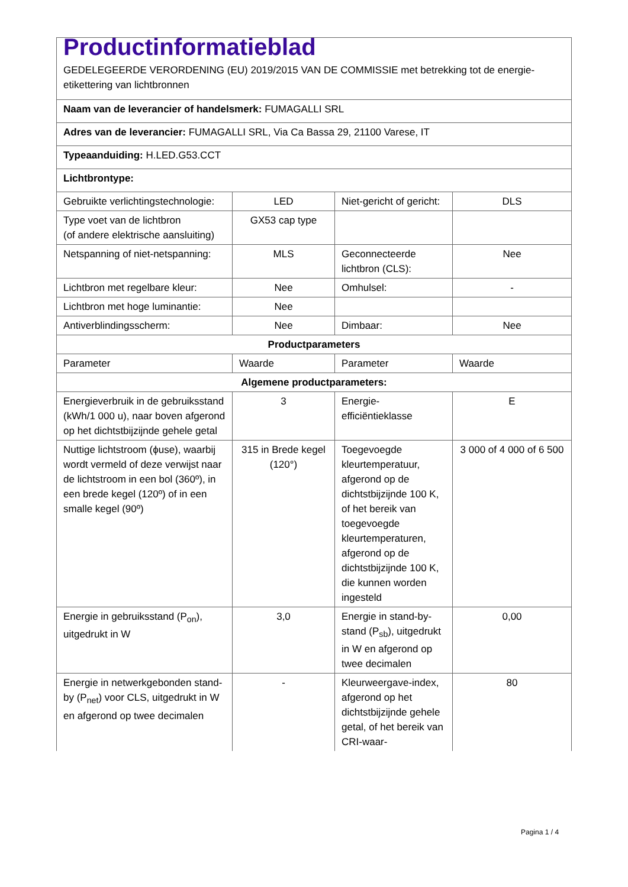| Productinformatieblad GEDELEGEERDE VERORDENING (EU) 2019/2015 VAN DE COMMISSIE met betrekking tot de energie-etikettering van lichtbronnen | | | |
| Naam van de leverancier of handelsmerk: FUMAGALLI SRL | | | |
| Adres van de leverancier: FUMAGALLI SRL, Via Ca Bassa 29, 21100 Varese, IT | | | |
| Typeaanduiding: H.LED.G53.CCT | | | |
| Lichtbrontype: | | | |
| Gebruikte verlichtingstechnologie: | LED | Niet-gericht of gericht: | DLS |
| Type voet van de lichtbron (of andere elektrische aansluiting) | GX53 cap type | | |
| Netspanning of niet-netspanning: | MLS | Geconnecteerde lichtbron (CLS): | Nee |
| Lichtbron met regelbare kleur: | Nee | Omhulsel: | - |
| Lichtbron met hoge luminantie: | Nee | | |
| Antiverblindingsscherm: | Nee | Dimbaar: | Nee |
| Productparameters | | | |
| Parameter | Waarde | Parameter | Waarde |
| Algemene productparameters: | | | |
| Energieverbruik in de gebruiksstand (kWh/1 000 u), naar boven afgerond op het dichtstbijzijnde gehele getal | 3 | Energie-efficiëntieklasse | E |
| Nuttige lichtstroom (ϕuse), waarbij wordt vermeld of deze verwijst naar de lichtstroom in een bol (360º), in een brede kegel (120º) of in een smalle kegel (90º) | 315 in Brede kegel (120°) | Toegevoegde kleurtemperatuur, afgerond op de dichtstbijzijnde 100 K, of het bereik van toegevoegde kleurtemperaturen, afgerond op de dichtstbijzijnde 100 K, die kunnen worden ingesteld | 3 000 of 4 000 of 6 500 |
| Energie in gebruiksstand (P<sub>on</sub>), uitgedrukt in W | 3,0 | Energie in stand-by-stand (P<sub>sb</sub>), uitgedrukt in W en afgerond op twee decimalen | 0,00 |
| Energie in netwerkgebonden stand-by (P<sub>net</sub>) voor CLS, uitgedrukt in W en afgerond op twee decimalen | - | Kleurweergave-index, afgerond op het dichtstbijzijnde gehele getal, of het bereik van CRI-waar- | 80 |
Pagina 1 / 4